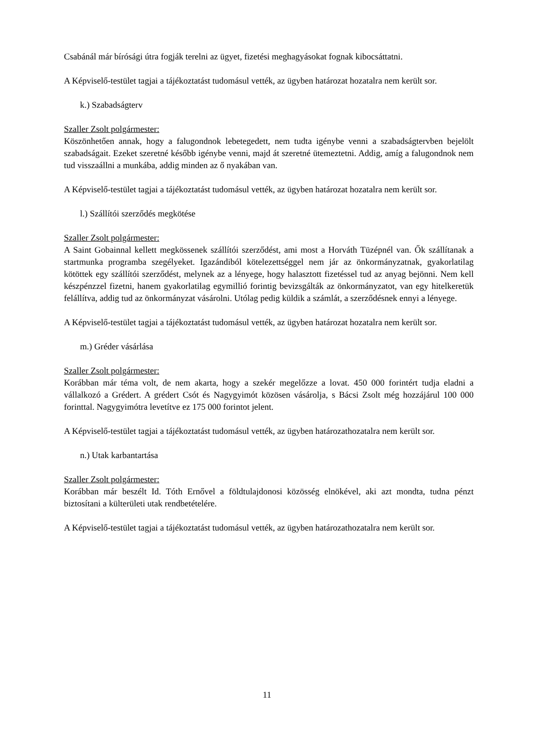Csabánál már bírósági útra fogják terelni az ügyet, fizetési meghagyásokat fognak kibocsáttatni.
A Képviselő-testület tagjai a tájékoztatást tudomásul vették, az ügyben határozat hozatalra nem került sor.
k.) Szabadságterv
Szaller Zsolt polgármester:
Köszönhetően annak, hogy a falugondnok lebetegedett, nem tudta igénybe venni a szabadságtervben bejelölt szabadságait. Ezeket szeretné később igénybe venni, majd át szeretné ütemeztetni. Addig, amíg a falugondnok nem tud visszaállni a munkába, addig minden az ő nyakában van.
A Képviselő-testület tagjai a tájékoztatást tudomásul vették, az ügyben határozat hozatalra nem került sor.
l.) Szállítói szerződés megkötése
Szaller Zsolt polgármester:
A Saint Gobainnal kellett megkössenek szállítói szerződést, ami most a Horváth Tüzépnél van. Ők szállítanak a startmunka programba szegélyeket. Igazándiból kötelezettséggel nem jár az önkormányzatnak, gyakorlatilag kötöttek egy szállítói szerződést, melynek az a lényege, hogy halasztott fizetéssel tud az anyag bejönni. Nem kell készpénzzel fizetni, hanem gyakorlatilag egymillió forintig bevizsgálták az önkormányzatot, van egy hitelkeretük felállítva, addig tud az önkormányzat vásárolni. Utólag pedig küldik a számlát, a szerződésnek ennyi a lényege.
A Képviselő-testület tagjai a tájékoztatást tudomásul vették, az ügyben határozat hozatalra nem került sor.
m.) Gréder vásárlása
Szaller Zsolt polgármester:
Korábban már téma volt, de nem akarta, hogy a szekér megelőzze a lovat. 450 000 forintért tudja eladni a vállalkozó a Grédert. A grédert Csót és Nagygyimót közösen vásárolja, s Bácsi Zsolt még hozzájárul 100 000 forinttal. Nagygyimótra levetítve ez 175 000 forintot jelent.
A Képviselő-testület tagjai a tájékoztatást tudomásul vették, az ügyben határozathozatalra nem került sor.
n.) Utak karbantartása
Szaller Zsolt polgármester:
Korábban már beszélt Id. Tóth Ernővel a földtulajdonosi közösség elnökével, aki azt mondta, tudna pénzt biztosítani a külterületi utak rendbetételére.
A Képviselő-testület tagjai a tájékoztatást tudomásul vették, az ügyben határozathozatalra nem került sor.
11